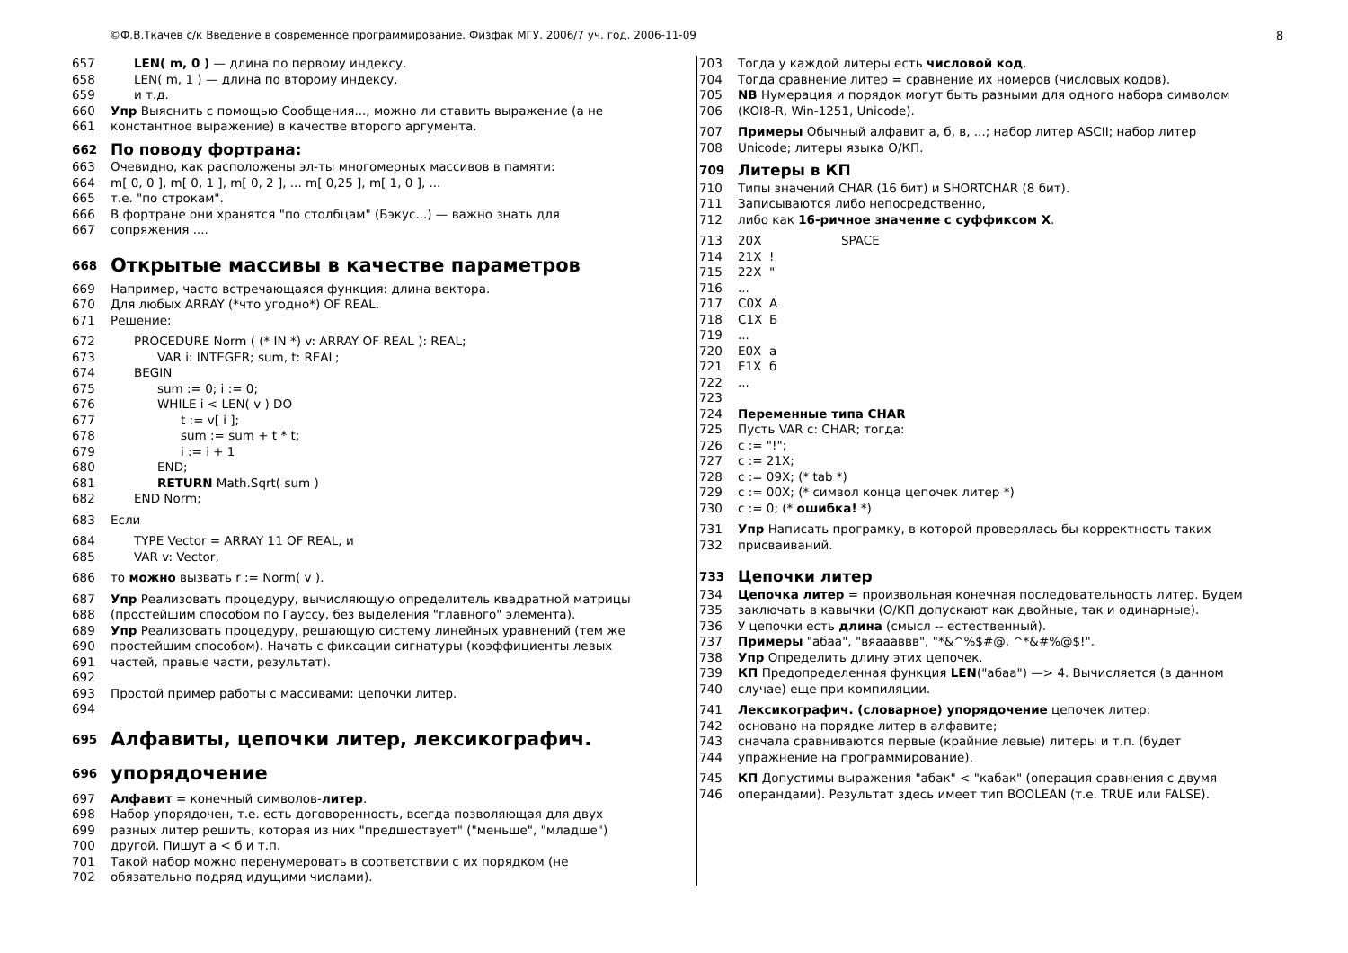©Ф.В.Ткачев с/к Введение в современное программирование. Физфак МГУ. 2006/7 уч. год. 2006-11-09 8
657 LEN( m, 0 ) — длина по первому индексу.
658 LEN( m, 1 ) — длина по второму индексу.
659 и т.д.
660 Упр Выяснить с помощью Сообщения..., можно ли ставить выражение (а не
661 константное выражение) в качестве второго аргумента.
662 По поводу фортрана:
663 Очевидно, как расположены эл-ты многомерных массивов в памяти:
664 m[ 0, 0 ], m[ 0, 1 ], m[ 0, 2 ], ... m[ 0,25 ], m[ 1, 0 ], ...
665 т.е. "по строкам".
666 В фортране они хранятся "по столбцам" (Бэкус...) — важно знать для
667 сопряжения ....
668 Открытые массивы в качестве параметров
669 Например, часто встречающаяся функция: длина вектора.
670 Для любых ARRAY (*что угодно*) OF REAL.
671 Решение:
672 PROCEDURE Norm ( (* IN *) v: ARRAY OF REAL ): REAL;
673 VAR i: INTEGER; sum, t: REAL;
674 BEGIN
675 sum := 0; i := 0;
676 WHILE i < LEN( v ) DO
677 t := v[ i ];
678 sum := sum + t * t;
679 i := i + 1
680 END;
681 RETURN Math.Sqrt( sum )
682 END Norm;
683 Если
684 TYPE Vector = ARRAY 11 OF REAL, и
685 VAR v: Vector,
686 то можно вызвать r := Norm( v ).
687 Упр Реализовать процедуру, вычисляющую определитель квадратной матрицы
688 (простейшим способом по Гауссу, без выделения "главного" элемента).
689 Упр Реализовать процедуру, решающую систему линейных уравнений (тем же
690 простейшим способом). Начать с фиксации сигнатуры (коэффициенты левых
691 частей, правые части, результат).
692
693 Простой пример работы с массивами: цепочки литер.
694
695 Алфавиты, цепочки литер, лексикографич.
696 упорядочение
697 Алфавит = конечный символов-литер.
698 Набор упорядочен, т.е. есть договоренность, всегда позволяющая для двух
699 разных литер решить, которая из них "предшествует" ("меньше", "младше")
700 другой. Пишут а < б и т.п.
701 Такой набор можно перенумеровать в соответствии с их порядком (не
702 обязательно подряд идущими числами).
703 Тогда у каждой литеры есть числовой код.
704 Тогда сравнение литер = сравнение их номеров (числовых кодов).
705 NB Нумерация и порядок могут быть разными для одного набора символом
706 (KOI8-R, Win-1251, Unicode).
707 Примеры Обычный алфавит а, б, в, ...; набор литер ASCII; набор литер
708 Unicode; литеры языка О/КП.
709 Литеры в КП
710 Типы значений CHAR (16 бит) и SHORTCHAR (8 бит).
711 Записываются либо непосредственно,
712 либо как 16-ричное значение с суффиксом X.
713 20X SPACE
714 21X!
715 22X "
716...
717 C0X А
718 C1X Б
719...
720 E0X а
721 E1X б
722...
723
724 Переменные типа CHAR
725 Пусть VAR c: CHAR; тогда:
726 c := "!";
727 c := 21X;
728 c := 09X; (* tab *)
729 c := 00X; (* символ конца цепочек литер *)
730 c := 0; (* ошибка! *)
731 Упр Написать програмку, в которой проверялась бы корректность таких
732 присваиваний.
733 Цепочки литер
734 Цепочка литер = произвольная конечная последовательность литер. Будем
735 заключать в кавычки (О/КП допускают как двойные, так и одинарные).
736 У цепочки есть длина (смысл -- естественный).
737 Примеры "абаа", "вяаааввв", "*&^%$#@, ^*&#%@$!".
738 Упр Определить длину этих цепочек.
739 КП Предопределенная функция LEN("абаа") —> 4. Вычисляется (в данном
740 случае) еще при компиляции.
741 Лексикографич. (словарное) упорядочение цепочек литер:
742 основано на порядке литер в алфавите;
743 сначала сравниваются первые (крайние левые) литеры и т.п. (будет
744 упражнение на программирование).
745 КП Допустимы выражения "абак" < "кабак" (операция сравнения с двумя
746 операндами). Результат здесь имеет тип BOOLEAN (т.е. TRUE или FALSE).